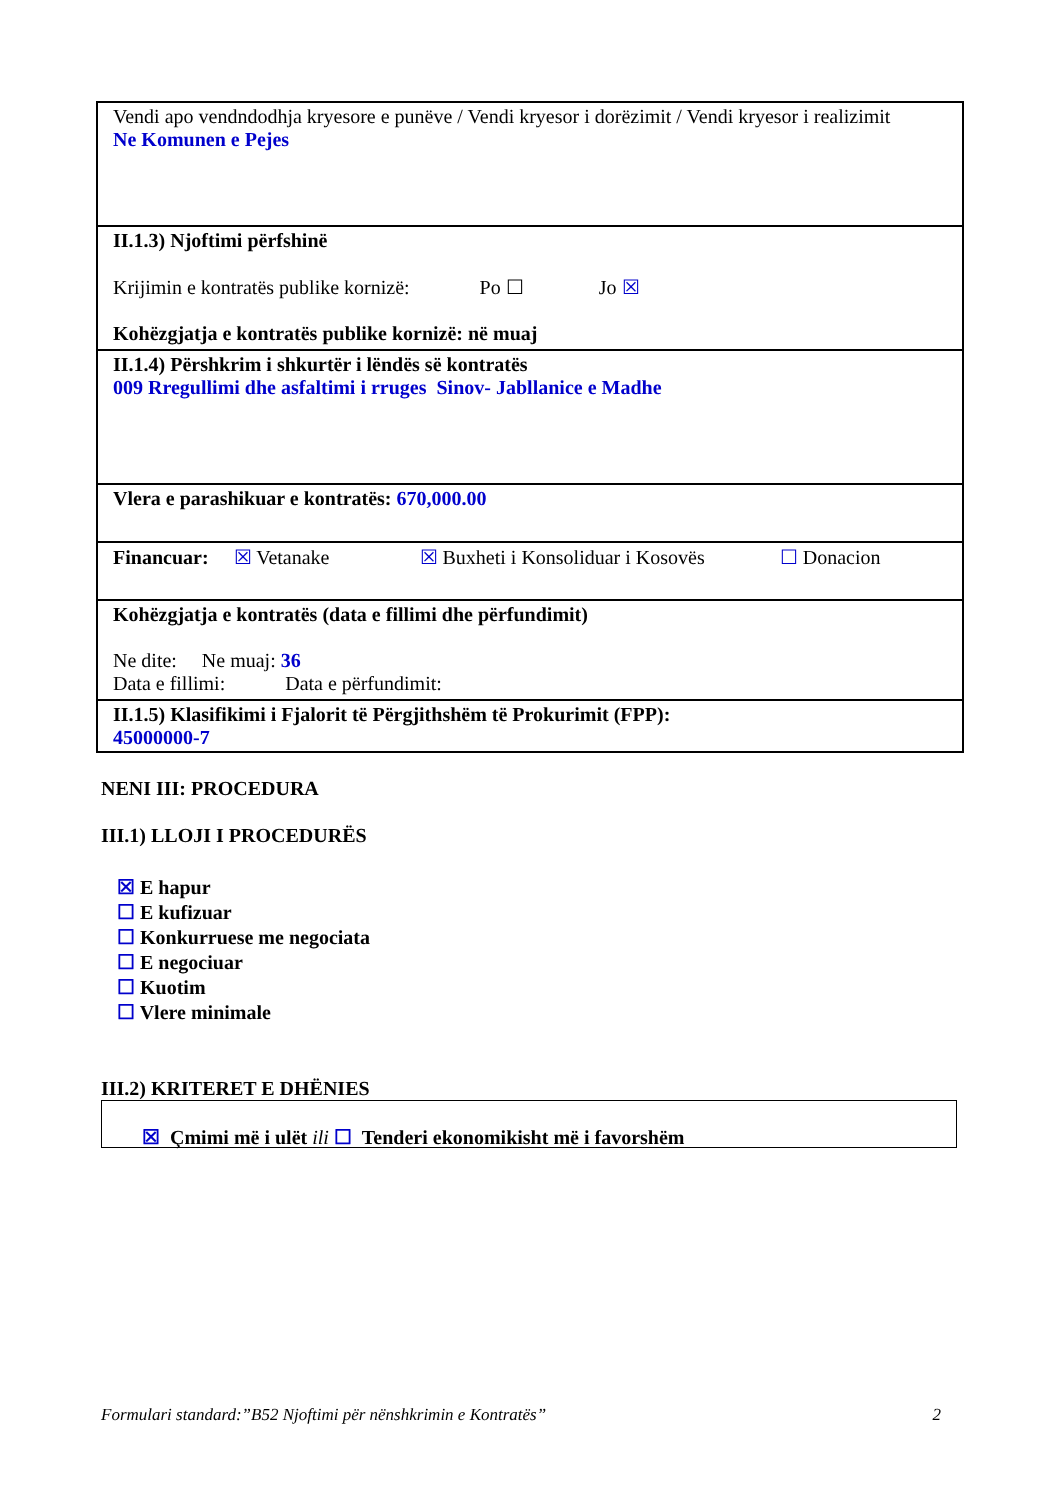| Vendi apo vendndodhja kryesore e punëve / Vendi kryesor i dorëzimit / Vendi kryesor i realizimit Ne Komunen e Pejes |
| II.1.3) Njoftimi përfshinë Krijimin e kontratës publike kornizë: Po ☐ Jo ☒ Kohëzgjatja e kontratës publike kornizë: në muaj |
| II.1.4) Përshkrim i shkurtër i lëndës së kontratës 009 Rregullimi dhe asfaltimi i rruges Sinov- Jabllanice e Madhe |
| Vlera e parashikuar e kontratës: 670,000.00 |
| Financuar: ☒ Vetanake ☒ Buxheti i Konsoliduar i Kosovës ☐ Donacion |
| Kohëzgjatja e kontratës (data e fillimi dhe përfundimit) Ne dite: Ne muaj: 36 Data e fillimi: Data e përfundimit: |
| II.1.5) Klasifikimi i Fjalorit të Përgjithshëm të Prokurimit (FPP): 45000000-7 |
NENI III: PROCEDURA
III.1) LLOJI I PROCEDURËS
☒ E hapur
☐ E kufizuar
☐ Konkurruese me negociata
☐ E negociuar
☐ Kuotim
☐ Vlere minimale
III.2) KRITERET E DHËNIES
☒ Çmimi më i ulët ili ☐ Tenderi ekonomikisht më i favorshëm
Formulari standard:”B52 Njoftimi për nënshkrimin e Kontratës” 2